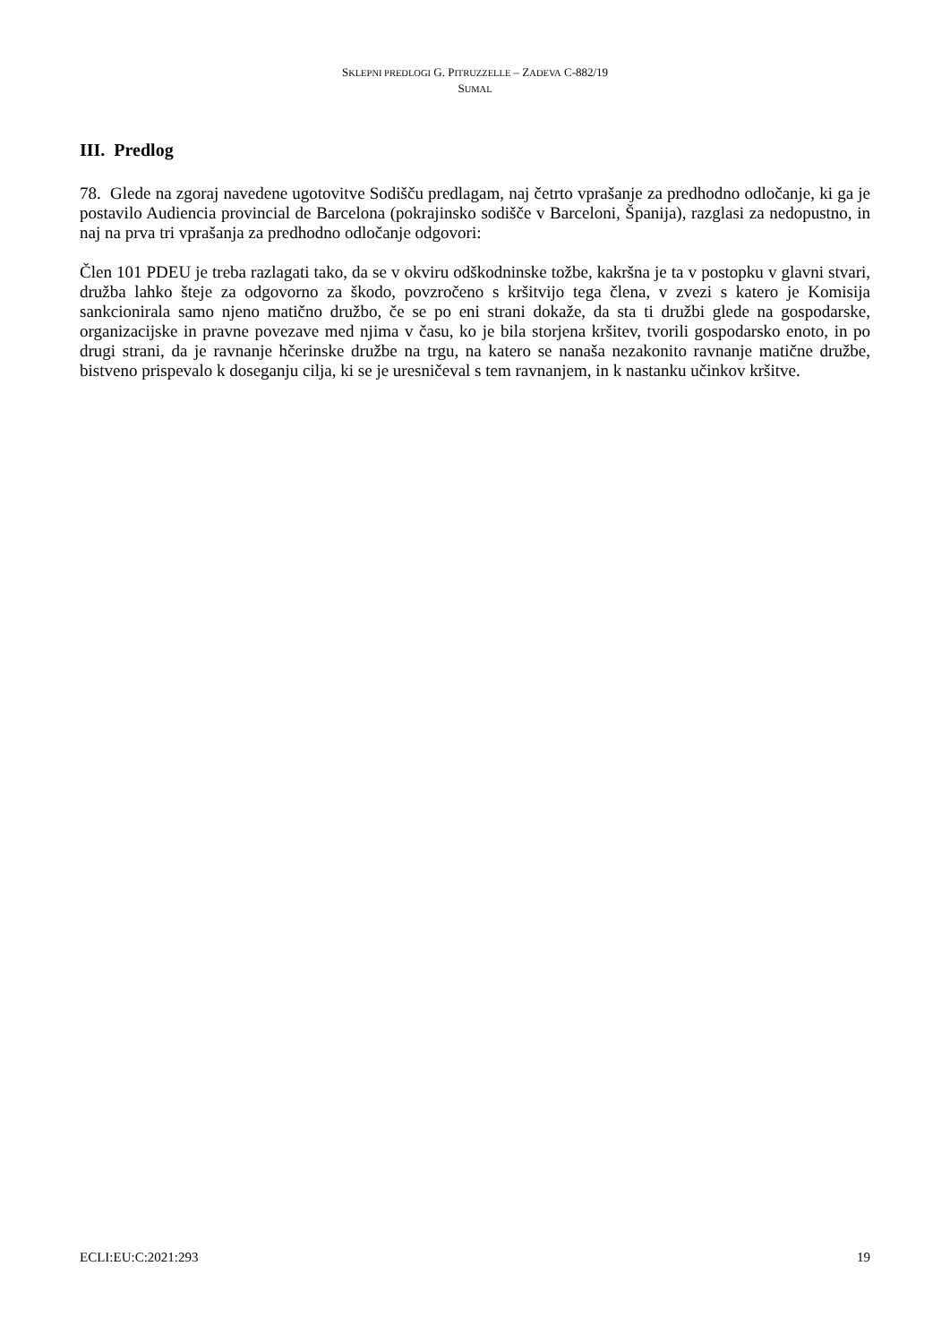SKLEPNI PREDLOGI G. PITRUZZELLE – ZADEVA C-882/19
SUMAL
III. Predlog
78. Glede na zgoraj navedene ugotovitve Sodišču predlagam, naj četrto vprašanje za predhodno odločanje, ki ga je postavilo Audiencia provincial de Barcelona (pokrajinsko sodišče v Barceloni, Španija), razglasi za nedopustno, in naj na prva tri vprašanja za predhodno odločanje odgovori:
Člen 101 PDEU je treba razlagati tako, da se v okviru odškodninske tožbe, kakršna je ta v postopku v glavni stvari, družba lahko šteje za odgovorno za škodo, povzročeno s kršitvijo tega člena, v zvezi s katero je Komisija sankcionirala samo njeno matično družbo, če se po eni strani dokaže, da sta ti družbi glede na gospodarske, organizacijske in pravne povezave med njima v času, ko je bila storjena kršitev, tvorili gospodarsko enoto, in po drugi strani, da je ravnanje hčerinske družbe na trgu, na katero se nanaša nezakonito ravnanje matične družbe, bistveno prispevalo k doseganju cilja, ki se je uresničeval s tem ravnanjem, in k nastanku učinkov kršitve.
ECLI:EU:C:2021:293 19